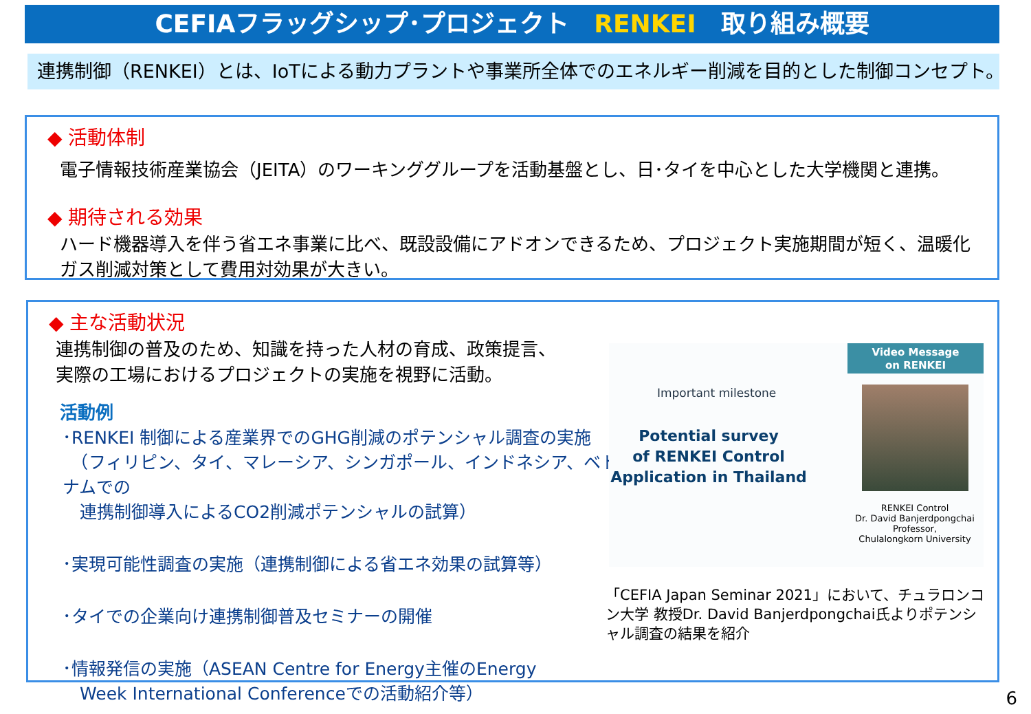CEFIAフラッグシップ･プロジェクト　RENKEI　取り組み概要
連携制御（RENKEI）とは、IoTによる動力プラントや事業所全体でのエネルギー削減を目的とした制御コンセプト。
◆ 活動体制
電子情報技術産業協会（JEITA）のワーキンググループを活動基盤とし、日･タイを中心とした大学機関と連携。
◆ 期待される効果
ハード機器導入を伴う省エネ事業に比べ、既設設備にアドオンできるため、プロジェクト実施期間が短く、温暖化ガス削減対策として費用対効果が大きい。
◆ 主な活動状況
連携制御の普及のため、知識を持った人材の育成、政策提言、
実際の工場におけるプロジェクトの実施を視野に活動。
活動例
･RENKEI 制御による産業界でのGHG削減のポテンシャル調査の実施
　（フィリピン、タイ、マレーシア、シンガポール、インドネシア、ベトナムでの
　連携制御導入によるCO2削減ポテンシャルの試算）
･実現可能性調査の実施（連携制御による省エネ効果の試算等）
･タイでの企業向け連携制御普及セミナーの開催
･情報発信の実施（ASEAN Centre for Energy主催のEnergy
　Week International Conferenceでの活動紹介等）
Important milestone
Potential survey
of RENKEI Control
Application in Thailand
Video Message
on RENKEI
RENKEI Control
Dr. David Banjerdpongchai
Professor,
Chulalongkorn University
「CEFIA Japan Seminar 2021」において、チュラロンコン大学 教授Dr. David Banjerdpongchai氏よりポテンシャル調査の結果を紹介
6